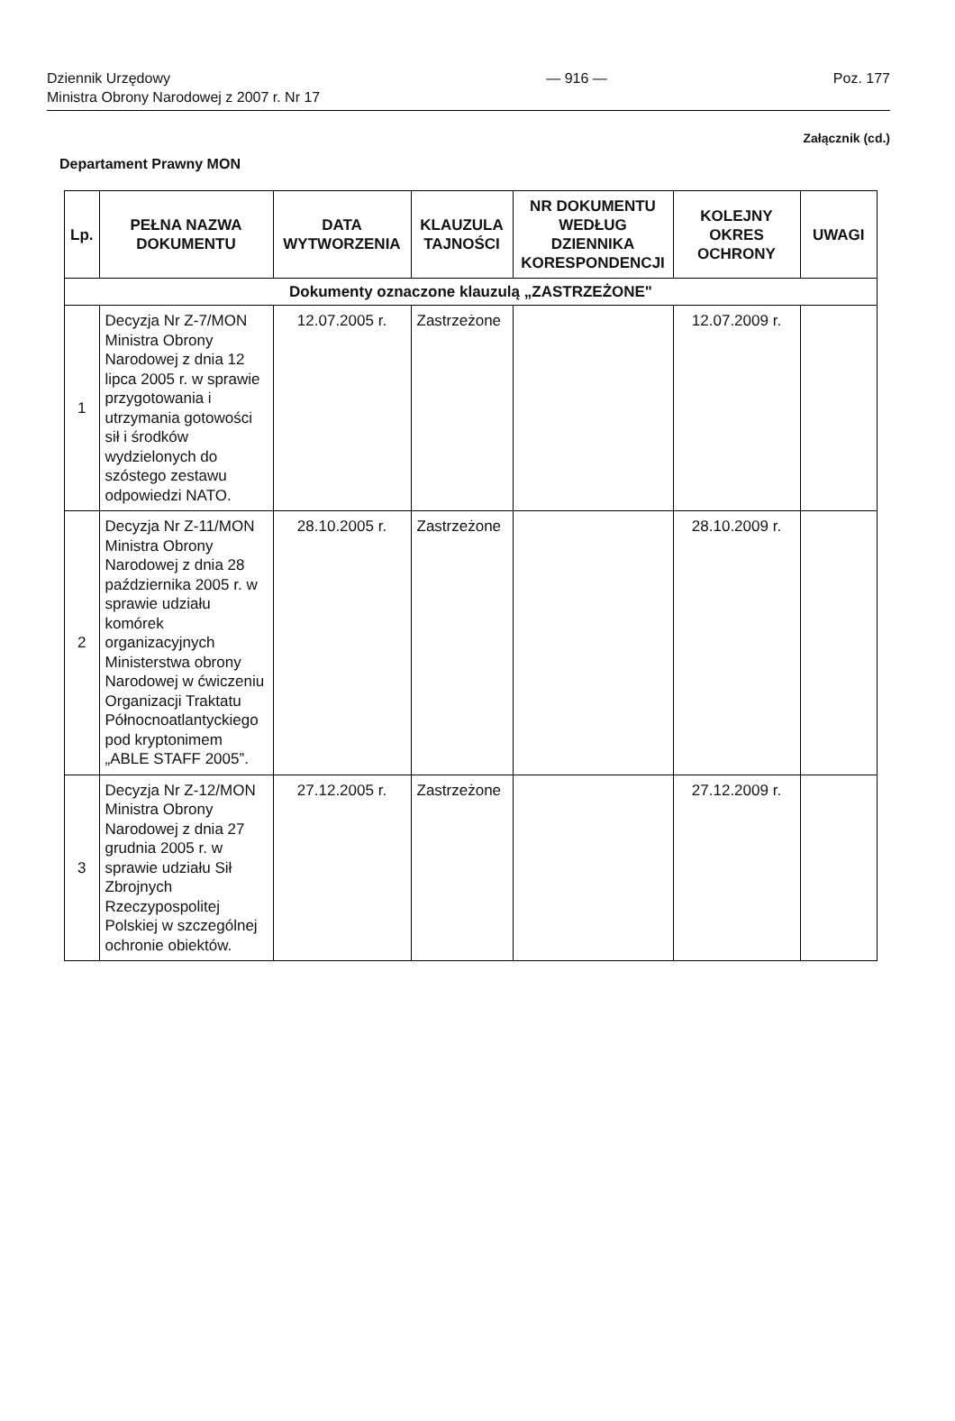Dziennik Urzędowy
Ministra Obrony Narodowej z 2007 r. Nr 17
— 916 — Poz. 177
Załącznik (cd.)
Departament Prawny MON
| Lp. | PEŁNA NAZWA DOKUMENTU | DATA WYTWORZENIA | KLAUZULA TAJNOŚCI | NR DOKUMENTU WEDŁUG DZIENNIKA KORESPONDENCJI | KOLEJNY OKRES OCHRONY | UWAGI |
| --- | --- | --- | --- | --- | --- | --- |
| Dokumenty oznaczone klauzulą „ZASTRZEŻONE" | | | | | | |
| 1 | Decyzja Nr Z-7/MON Ministra Obrony Narodowej z dnia 12 lipca 2005 r. w sprawie przygotowania i utrzymania gotowości sił i środków wydzielonych do szóstego zestawu odpowiedzi NATO. | 12.07.2005 r. | Zastrzeżone | | 12.07.2009 r. | |
| 2 | Decyzja Nr Z-11/MON Ministra Obrony Narodowej z dnia 28 października 2005 r. w sprawie udziału komórek organizacyjnych Ministerstwa obrony Narodowej w ćwiczeniu Organizacji Traktatu Północnoatlantyckiego pod kryptonimem „ABLE STAFF 2005”. | 28.10.2005 r. | Zastrzeżone | | 28.10.2009 r. | |
| 3 | Decyzja Nr Z-12/MON Ministra Obrony Narodowej z dnia 27 grudnia 2005 r. w sprawie udziału Sił Zbrojnych Rzeczypospolitej Polskiej w szczególnej ochronie obiektów. | 27.12.2005 r. | Zastrzeżone | | 27.12.2009 r. | |